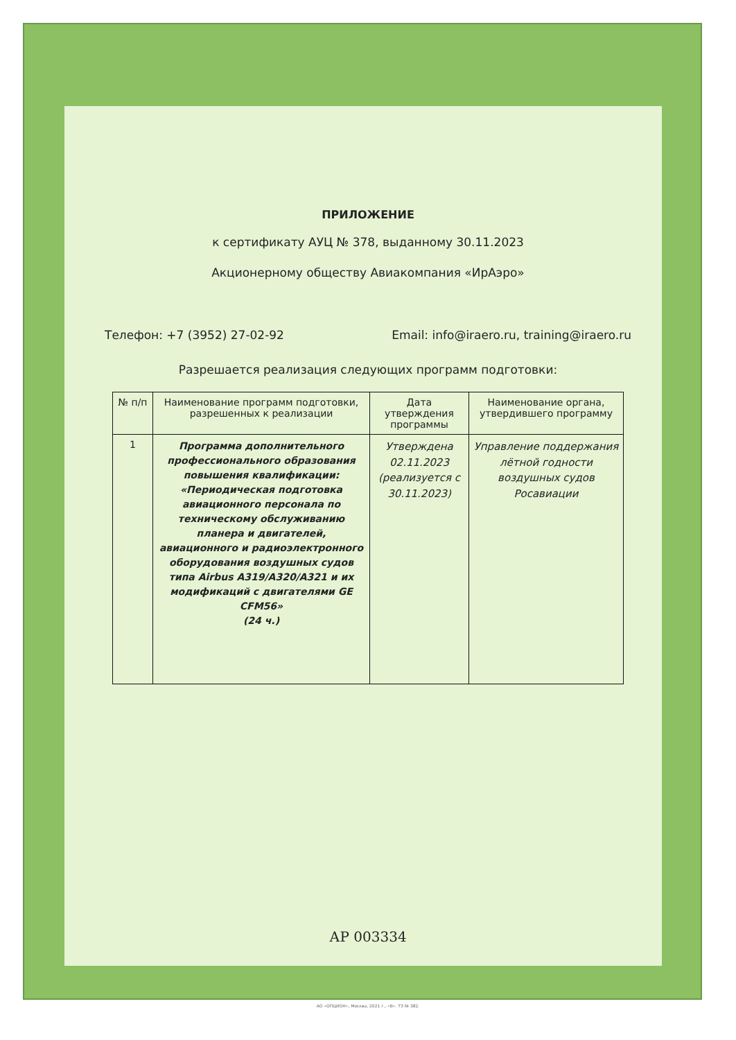ПРИЛОЖЕНИЕ
к сертификату АУЦ № 378, выданному 30.11.2023
Акционерному обществу Авиакомпания «ИрАэро»
Телефон: +7 (3952) 27-02-92 Email: info@iraero.ru, training@iraero.ru
Разрешается реализация следующих программ подготовки:
| № п/п | Наименование программ подготовки, разрешенных к реализации | Дата утверждения программы | Наименование органа, утвердившего программу |
| --- | --- | --- | --- |
| 1 | Программа дополнительного профессионального образования повышения квалификации: «Периодическая подготовка авиационного персонала по техническому обслуживанию планера и двигателей, авиационного и радиоэлектронного оборудования воздушных судов типа Airbus A319/A320/A321 и их модификаций с двигателями GE CFM56» (24 ч.) | Утверждена 02.11.2023 (реализуется с 30.11.2023) | Управление поддержания лётной годности воздушных судов Росавиации |
АР 003334
АО «ОПЦИОН», Москва, 2021 г., «В». ТЗ № 382.